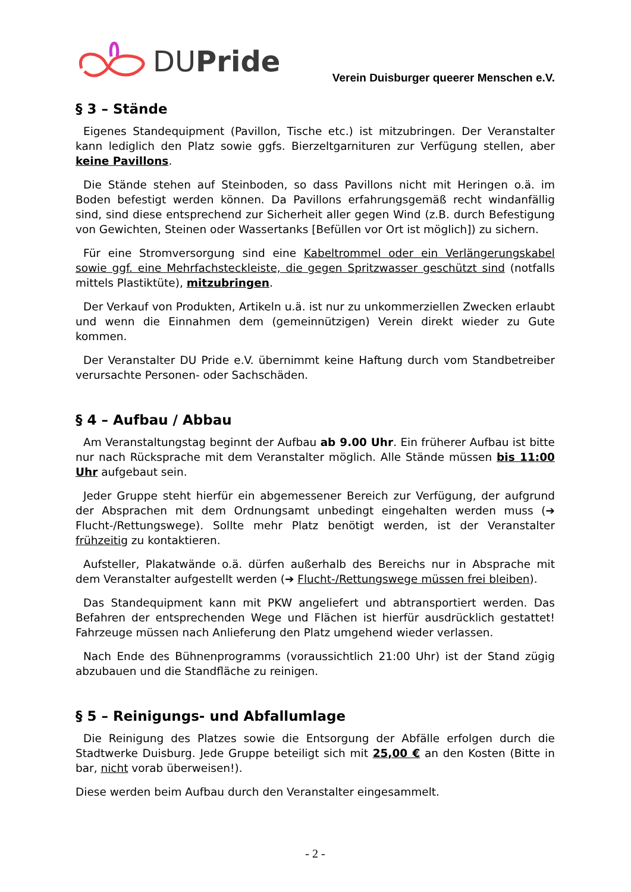DUPride
Verein Duisburger queerer Menschen e.V.
§ 3 – Stände
Eigenes Standequipment (Pavillon, Tische etc.) ist mitzubringen. Der Veranstalter kann lediglich den Platz sowie ggfs. Bierzeltgarnituren zur Verfügung stellen, aber keine Pavillons.
Die Stände stehen auf Steinboden, so dass Pavillons nicht mit Heringen o.ä. im Boden befestigt werden können. Da Pavillons erfahrungsgemäß recht windanfällig sind, sind diese entsprechend zur Sicherheit aller gegen Wind (z.B. durch Befestigung von Gewichten, Steinen oder Wassertanks [Befüllen vor Ort ist möglich]) zu sichern.
Für eine Stromversorgung sind eine Kabeltrommel oder ein Verlängerungskabel sowie ggf. eine Mehrfachsteckleiste, die gegen Spritzwasser geschützt sind (notfalls mittels Plastiktüte), mitzubringen.
Der Verkauf von Produkten, Artikeln u.ä. ist nur zu unkommerziellen Zwecken erlaubt und wenn die Einnahmen dem (gemeinnützigen) Verein direkt wieder zu Gute kommen.
Der Veranstalter DU Pride e.V. übernimmt keine Haftung durch vom Standbetreiber verursachte Personen- oder Sachschäden.
§ 4 – Aufbau / Abbau
Am Veranstaltungstag beginnt der Aufbau ab 9.00 Uhr. Ein früherer Aufbau ist bitte nur nach Rücksprache mit dem Veranstalter möglich. Alle Stände müssen bis 11:00 Uhr aufgebaut sein.
Jeder Gruppe steht hierfür ein abgemessener Bereich zur Verfügung, der aufgrund der Absprachen mit dem Ordnungsamt unbedingt eingehalten werden muss (➔ Flucht-/Rettungswege). Sollte mehr Platz benötigt werden, ist der Veranstalter frühzeitig zu kontaktieren.
Aufsteller, Plakatwände o.ä. dürfen außerhalb des Bereichs nur in Absprache mit dem Veranstalter aufgestellt werden (➔ Flucht-/Rettungswege müssen frei bleiben).
Das Standequipment kann mit PKW angeliefert und abtransportiert werden. Das Befahren der entsprechenden Wege und Flächen ist hierfür ausdrücklich gestattet! Fahrzeuge müssen nach Anlieferung den Platz umgehend wieder verlassen.
Nach Ende des Bühnenprogramms (voraussichtlich 21:00 Uhr) ist der Stand zügig abzubauen und die Standfläche zu reinigen.
§ 5 – Reinigungs- und Abfallumlage
Die Reinigung des Platzes sowie die Entsorgung der Abfälle erfolgen durch die Stadtwerke Duisburg. Jede Gruppe beteiligt sich mit 25,00 € an den Kosten (Bitte in bar, nicht vorab überweisen!).
Diese werden beim Aufbau durch den Veranstalter eingesammelt.
- 2 -